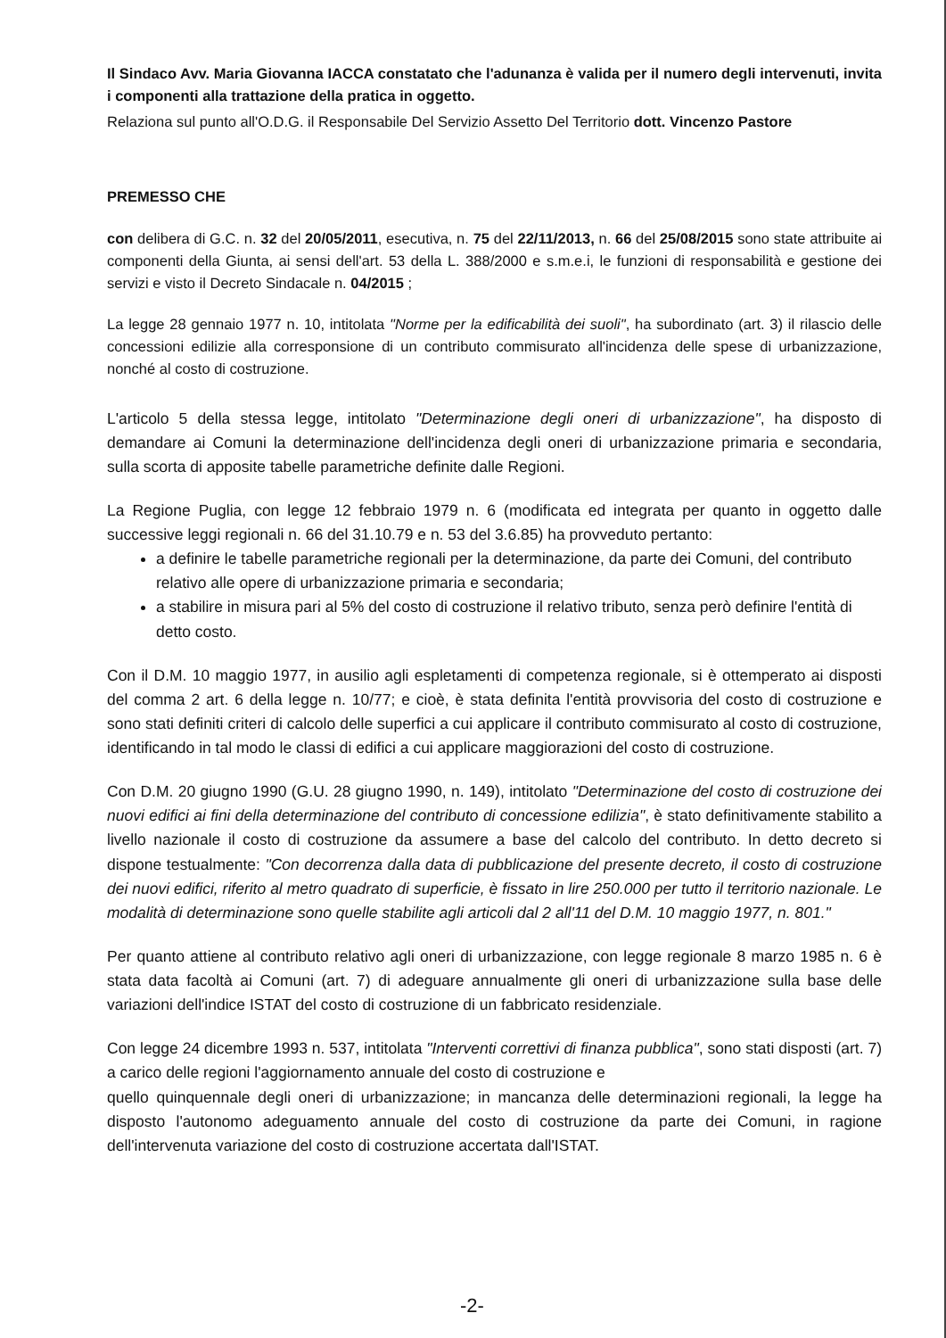Il Sindaco Avv. Maria Giovanna IACCA constatato che l'adunanza è valida per il numero degli intervenuti, invita i componenti alla trattazione della pratica in oggetto.
Relaziona sul punto all'O.D.G. il Responsabile Del Servizio Assetto Del Territorio dott. Vincenzo Pastore
PREMESSO CHE
con delibera di G.C. n. 32 del 20/05/2011, esecutiva, n. 75 del 22/11/2013, n. 66 del 25/08/2015 sono state attribuite ai componenti della Giunta, ai sensi dell'art. 53 della L. 388/2000 e s.m.e.i, le funzioni di responsabilità e gestione dei servizi e visto il Decreto Sindacale n. 04/2015 ;
La legge 28 gennaio 1977 n. 10, intitolata "Norme per la edificabilità dei suoli", ha subordinato (art. 3) il rilascio delle concessioni edilizie alla corresponsione di un contributo commisurato all'incidenza delle spese di urbanizzazione, nonché al costo di costruzione.
L'articolo 5 della stessa legge, intitolato "Determinazione degli oneri di urbanizzazione", ha disposto di demandare ai Comuni la determinazione dell'incidenza degli oneri di urbanizzazione primaria e secondaria, sulla scorta di apposite tabelle parametriche definite dalle Regioni.
La Regione Puglia, con legge 12 febbraio 1979 n. 6 (modificata ed integrata per quanto in oggetto dalle successive leggi regionali n. 66 del 31.10.79 e n. 53 del 3.6.85) ha provveduto pertanto:
a definire le tabelle parametriche regionali per la determinazione, da parte dei Comuni, del contributo relativo alle opere di urbanizzazione primaria e secondaria;
a stabilire in misura pari al 5% del costo di costruzione il relativo tributo, senza però definire l'entità di detto costo.
Con il D.M. 10 maggio 1977, in ausilio agli espletamenti di competenza regionale, si è ottemperato ai disposti del comma 2 art. 6 della legge n. 10/77; e cioè, è stata definita l'entità provvisoria del costo di costruzione e sono stati definiti criteri di calcolo delle superfici a cui applicare il contributo commisurato al costo di costruzione, identificando in tal modo le classi di edifici a cui applicare maggiorazioni del costo di costruzione.
Con D.M. 20 giugno 1990 (G.U. 28 giugno 1990, n. 149), intitolato "Determinazione del costo di costruzione dei nuovi edifici ai fini della determinazione del contributo di concessione edilizia", è stato definitivamente stabilito a livello nazionale il costo di costruzione da assumere a base del calcolo del contributo. In detto decreto si dispone testualmente: "Con decorrenza dalla data di pubblicazione del presente decreto, il costo di costruzione dei nuovi edifici, riferito al metro quadrato di superficie, è fissato in lire 250.000 per tutto il territorio nazionale. Le modalità di determinazione sono quelle stabilite agli articoli dal 2 all'11 del D.M. 10 maggio 1977, n. 801."
Per quanto attiene al contributo relativo agli oneri di urbanizzazione, con legge regionale 8 marzo 1985 n. 6 è stata data facoltà ai Comuni (art. 7) di adeguare annualmente gli oneri di urbanizzazione sulla base delle variazioni dell'indice ISTAT del costo di costruzione di un fabbricato residenziale.
Con legge 24 dicembre 1993 n. 537, intitolata "Interventi correttivi di finanza pubblica", sono stati disposti (art. 7) a carico delle regioni l'aggiornamento annuale del costo di costruzione e
quello quinquennale degli oneri di urbanizzazione; in mancanza delle determinazioni regionali, la legge ha disposto l'autonomo adeguamento annuale del costo di costruzione da parte dei Comuni, in ragione dell'intervenuta variazione del costo di costruzione accertata dall'ISTAT.
-2-